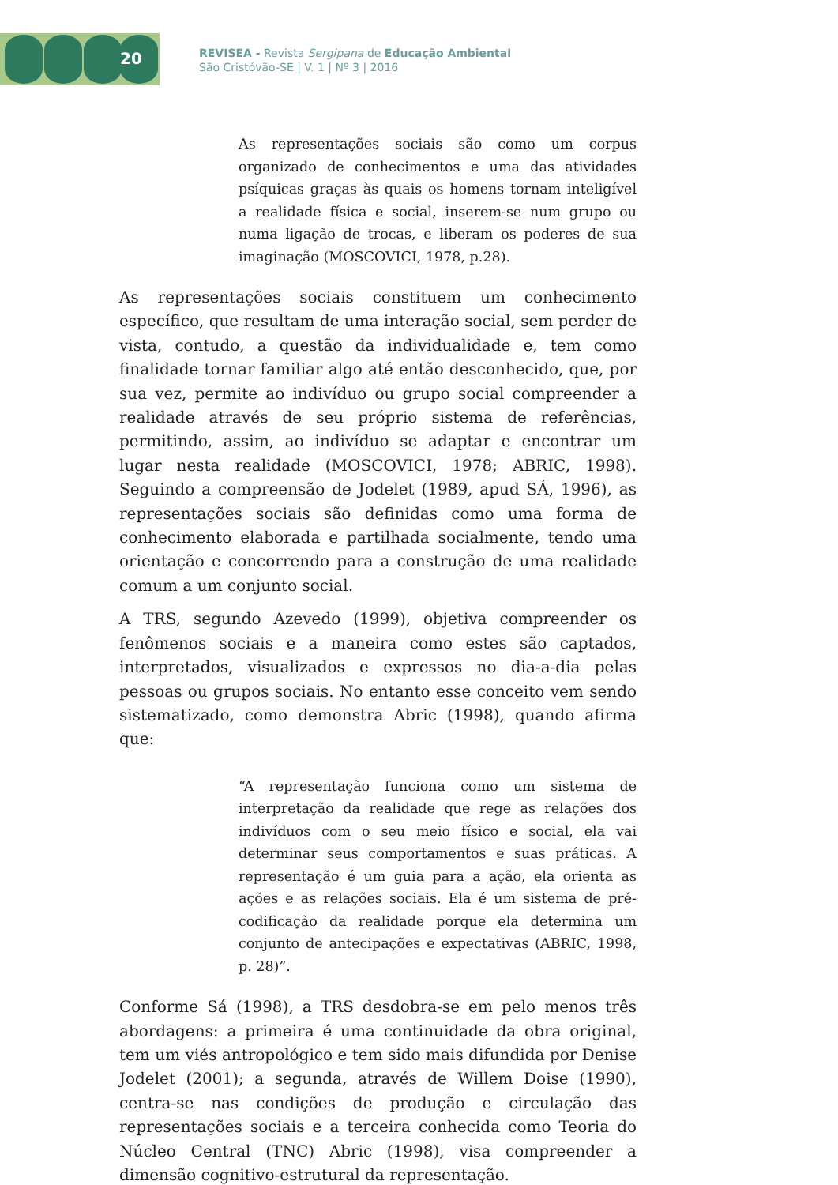20
REVISEA - Revista Sergipana de Educação Ambiental
São Cristóvão-SE | V. 1 | Nº 3 | 2016
As representações sociais são como um corpus organizado de conhecimentos e uma das atividades psíquicas graças às quais os homens tornam inteligível a realidade física e social, inserem-se num grupo ou numa ligação de trocas, e liberam os poderes de sua imaginação (MOSCOVICI, 1978, p.28).
As representações sociais constituem um conhecimento específico, que resultam de uma interação social, sem perder de vista, contudo, a questão da individualidade e, tem como finalidade tornar familiar algo até então desconhecido, que, por sua vez, permite ao indivíduo ou grupo social compreender a realidade através de seu próprio sistema de referências, permitindo, assim, ao indivíduo se adaptar e encontrar um lugar nesta realidade (MOSCOVICI, 1978; ABRIC, 1998). Seguindo a compreensão de Jodelet (1989, apud SÁ, 1996), as representações sociais são definidas como uma forma de conhecimento elaborada e partilhada socialmente, tendo uma orientação e concorrendo para a construção de uma realidade comum a um conjunto social.
A TRS, segundo Azevedo (1999), objetiva compreender os fenômenos sociais e a maneira como estes são captados, interpretados, visualizados e expressos no dia-a-dia pelas pessoas ou grupos sociais. No entanto esse conceito vem sendo sistematizado, como demonstra Abric (1998), quando afirma que:
“A representação funciona como um sistema de interpretação da realidade que rege as relações dos indivíduos com o seu meio físico e social, ela vai determinar seus comportamentos e suas práticas. A representação é um guia para a ação, ela orienta as ações e as relações sociais. Ela é um sistema de pré-codificação da realidade porque ela determina um conjunto de antecipações e expectativas (ABRIC, 1998, p. 28)”.
Conforme Sá (1998), a TRS desdobra-se em pelo menos três abordagens: a primeira é uma continuidade da obra original, tem um viés antropológico e tem sido mais difundida por Denise Jodelet (2001); a segunda, através de Willem Doise (1990), centra-se nas condições de produção e circulação das representações sociais e a terceira conhecida como Teoria do Núcleo Central (TNC) Abric (1998), visa compreender a dimensão cognitivo-estrutural da representação.